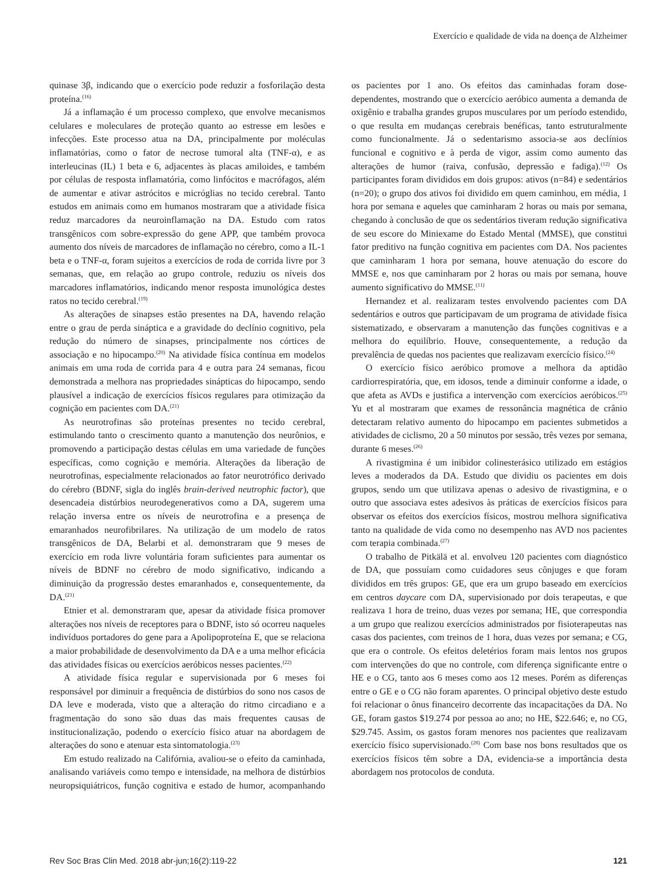Exercício e qualidade de vida na doença de Alzheimer
quinase 3β, indicando que o exercício pode reduzir a fosforilação desta proteína.<sup>(16)</sup>
Já a inflamação é um processo complexo, que envolve mecanismos celulares e moleculares de proteção quanto ao estresse em lesões e infecções. Este processo atua na DA, principalmente por moléculas inflamatórias, como o fator de necrose tumoral alta (TNF-α), e as interleucinas (IL) 1 beta e 6, adjacentes às placas amiloides, e também por células de resposta inflamatória, como linfócitos e macrófagos, além de aumentar e ativar astrócitos e micróglias no tecido cerebral. Tanto estudos em animais como em humanos mostraram que a atividade física reduz marcadores da neuroinflamação na DA. Estudo com ratos transgênicos com sobre-expressão do gene APP, que também provoca aumento dos níveis de marcadores de inflamação no cérebro, como a IL-1 beta e o TNF-α, foram sujeitos a exercícios de roda de corrida livre por 3 semanas, que, em relação ao grupo controle, reduziu os níveis dos marcadores inflamatórios, indicando menor resposta imunológica destes ratos no tecido cerebral.<sup>(19)</sup>
As alterações de sinapses estão presentes na DA, havendo relação entre o grau de perda sináptica e a gravidade do declínio cognitivo, pela redução do número de sinapses, principalmente nos córtices de associação e no hipocampo.<sup>(20)</sup> Na atividade física contínua em modelos animais em uma roda de corrida para 4 e outra para 24 semanas, ficou demonstrada a melhora nas propriedades sinápticas do hipocampo, sendo plausível a indicação de exercícios físicos regulares para otimização da cognição em pacientes com DA.<sup>(21)</sup>
As neurotrofinas são proteínas presentes no tecido cerebral, estimulando tanto o crescimento quanto a manutenção dos neurônios, e promovendo a participação destas células em uma variedade de funções específicas, como cognição e memória. Alterações da liberação de neurotrofinas, especialmente relacionados ao fator neurotrófico derivado do cérebro (BDNF, sigla do inglês brain-derived neutrophic factor), que desencadeia distúrbios neurodegenerativos como a DA, sugerem uma relação inversa entre os níveis de neurotrofina e a presença de emaranhados neurofibrilares. Na utilização de um modelo de ratos transgênicos de DA, Belarbi et al. demonstraram que 9 meses de exercício em roda livre voluntária foram suficientes para aumentar os níveis de BDNF no cérebro de modo significativo, indicando a diminuição da progressão destes emaranhados e, consequentemente, da DA.<sup>(21)</sup>
Etnier et al. demonstraram que, apesar da atividade física promover alterações nos níveis de receptores para o BDNF, isto só ocorreu naqueles indivíduos portadores do gene para a Apolipoproteína E, que se relaciona a maior probabilidade de desenvolvimento da DA e a uma melhor eficácia das atividades físicas ou exercícios aeróbicos nesses pacientes.<sup>(22)</sup>
A atividade física regular e supervisionada por 6 meses foi responsável por diminuir a frequência de distúrbios do sono nos casos de DA leve e moderada, visto que a alteração do ritmo circadiano e a fragmentação do sono são duas das mais frequentes causas de institucionalização, podendo o exercício físico atuar na abordagem de alterações do sono e atenuar esta sintomatologia.<sup>(23)</sup>
Em estudo realizado na Califórnia, avaliou-se o efeito da caminhada, analisando variáveis como tempo e intensidade, na melhora de distúrbios neuropsiquiátricos, função cognitiva e estado de humor, acompanhando os pacientes por 1 ano. Os efeitos das caminhadas foram dose-dependentes, mostrando que o exercício aeróbico aumenta a demanda de oxigênio e trabalha grandes grupos musculares por um período estendido, o que resulta em mudanças cerebrais benéficas, tanto estruturalmente como funcionalmente. Já o sedentarismo associa-se aos declínios funcional e cognitivo e à perda de vigor, assim como aumento das alterações de humor (raiva, confusão, depressão e fadiga).<sup>(12)</sup> Os participantes foram divididos em dois grupos: ativos (n=84) e sedentários (n=20); o grupo dos ativos foi dividido em quem caminhou, em média, 1 hora por semana e aqueles que caminharam 2 horas ou mais por semana, chegando à conclusão de que os sedentários tiveram redução significativa de seu escore do Miniexame do Estado Mental (MMSE), que constitui fator preditivo na função cognitiva em pacientes com DA. Nos pacientes que caminharam 1 hora por semana, houve atenuação do escore do MMSE e, nos que caminharam por 2 horas ou mais por semana, houve aumento significativo do MMSE.<sup>(11)</sup>
Hernandez et al. realizaram testes envolvendo pacientes com DA sedentários e outros que participavam de um programa de atividade física sistematizado, e observaram a manutenção das funções cognitivas e a melhora do equilíbrio. Houve, consequentemente, a redução da prevalência de quedas nos pacientes que realizavam exercício físico.<sup>(24)</sup>
O exercício físico aeróbico promove a melhora da aptidão cardiorrespiratória, que, em idosos, tende a diminuir conforme a idade, o que afeta as AVDs e justifica a intervenção com exercícios aeróbicos.<sup>(25)</sup> Yu et al mostraram que exames de ressonância magnética de crânio detectaram relativo aumento do hipocampo em pacientes submetidos a atividades de ciclismo, 20 a 50 minutos por sessão, três vezes por semana, durante 6 meses.<sup>(26)</sup>
A rivastigmina é um inibidor colinesterásico utilizado em estágios leves a moderados da DA. Estudo que dividiu os pacientes em dois grupos, sendo um que utilizava apenas o adesivo de rivastigmina, e o outro que associava estes adesivos às práticas de exercícios físicos para observar os efeitos dos exercícios físicos, mostrou melhora significativa tanto na qualidade de vida como no desempenho nas AVD nos pacientes com terapia combinada.<sup>(27)</sup>
O trabalho de Pitkälä et al. envolveu 120 pacientes com diagnóstico de DA, que possuíam como cuidadores seus cônjuges e que foram divididos em três grupos: GE, que era um grupo baseado em exercícios em centros daycare com DA, supervisionado por dois terapeutas, e que realizava 1 hora de treino, duas vezes por semana; HE, que correspondia a um grupo que realizou exercícios administrados por fisioterapeutas nas casas dos pacientes, com treinos de 1 hora, duas vezes por semana; e CG, que era o controle. Os efeitos deletérios foram mais lentos nos grupos com intervenções do que no controle, com diferença significante entre o HE e o CG, tanto aos 6 meses como aos 12 meses. Porém as diferenças entre o GE e o CG não foram aparentes. O principal objetivo deste estudo foi relacionar o ônus financeiro decorrente das incapacitações da DA. No GE, foram gastos $19.274 por pessoa ao ano; no HE, $22.646; e, no CG, $29.745. Assim, os gastos foram menores nos pacientes que realizavam exercício físico supervisionado.<sup>(28)</sup> Com base nos bons resultados que os exercícios físicos têm sobre a DA, evidencia-se a importância desta abordagem nos protocolos de conduta.
Rev Soc Bras Clin Med. 2018 abr-jun;16(2):119-22 121